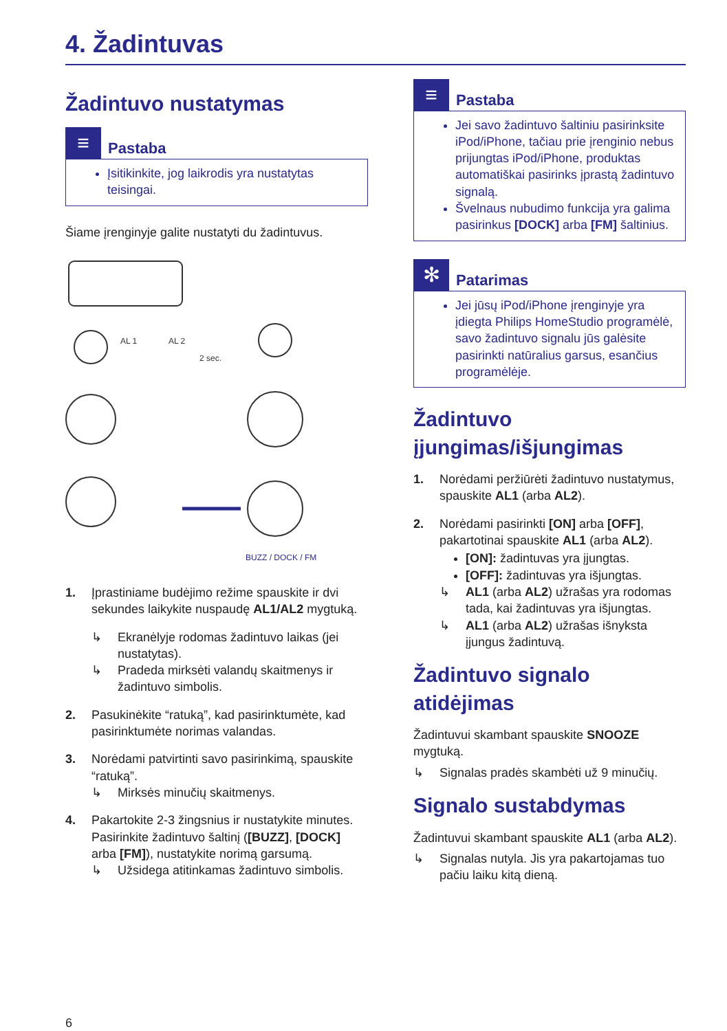4. Žadintuvas
Žadintuvo nustatymas
≡
Pastaba
Įsitikinkite, jog laikrodis yra nustatytas teisingai.
Šiame įrenginyje galite nustatyti du žadintuvus.
AL 1
AL 2
2 sec.
BUZZ / DOCK / FM
1. Įprastiniame budėjimo režime spauskite ir dvi sekundes laikykite nuspaudę AL1/AL2 mygtuką.
↳ Ekranėlyje rodomas žadintuvo laikas (jei nustatytas).
↳ Pradeda mirksėti valandų skaitmenys ir žadintuvo simbolis.
2. Pasukinėkite “ratuką”, kad pasirinktumėte, kad pasirinktumėte norimas valandas.
3. Norėdami patvirtinti savo pasirinkimą, spauskite “ratuką”.
↳ Mirksės minučių skaitmenys.
4. Pakartokite 2-3 žingsnius ir nustatykite minutes. Pasirinkite žadintuvo šaltinį ([BUZZ], [DOCK] arba [FM]), nustatykite norimą garsumą.
↳ Užsidega atitinkamas žadintuvo simbolis.
≡
Pastaba
Jei savo žadintuvo šaltiniu pasirinksite iPod/iPhone, tačiau prie įrenginio nebus prijungtas iPod/iPhone, produktas automatiškai pasirinks įprastą žadintuvo signalą.
Švelnaus nubudimo funkcija yra galima pasirinkus [DOCK] arba [FM] šaltinius.
✻
Patarimas
Jei jūsų iPod/iPhone įrenginyje yra įdiegta Philips HomeStudio programėlė, savo žadintuvo signalu jūs galėsite pasirinkti natūralius garsus, esančius programėlėje.
Žadintuvo įjungimas/išjungimas
1. Norėdami peržiūrėti žadintuvo nustatymus, spauskite AL1 (arba AL2).
2. Norėdami pasirinkti [ON] arba [OFF], pakartotinai spauskite AL1 (arba AL2).
[ON]: žadintuvas yra įjungtas.
[OFF]: žadintuvas yra išjungtas.
↳ AL1 (arba AL2) užrašas yra rodomas tada, kai žadintuvas yra išjungtas.
↳ AL1 (arba AL2) užrašas išnyksta įjungus žadintuvą.
Žadintuvo signalo atidėjimas
Žadintuvui skambant spauskite SNOOZE mygtuką.
↳ Signalas pradės skambėti už 9 minučių.
Signalo sustabdymas
Žadintuvui skambant spauskite AL1 (arba AL2).
↳ Signalas nutyla. Jis yra pakartojamas tuo pačiu laiku kitą dieną.
6